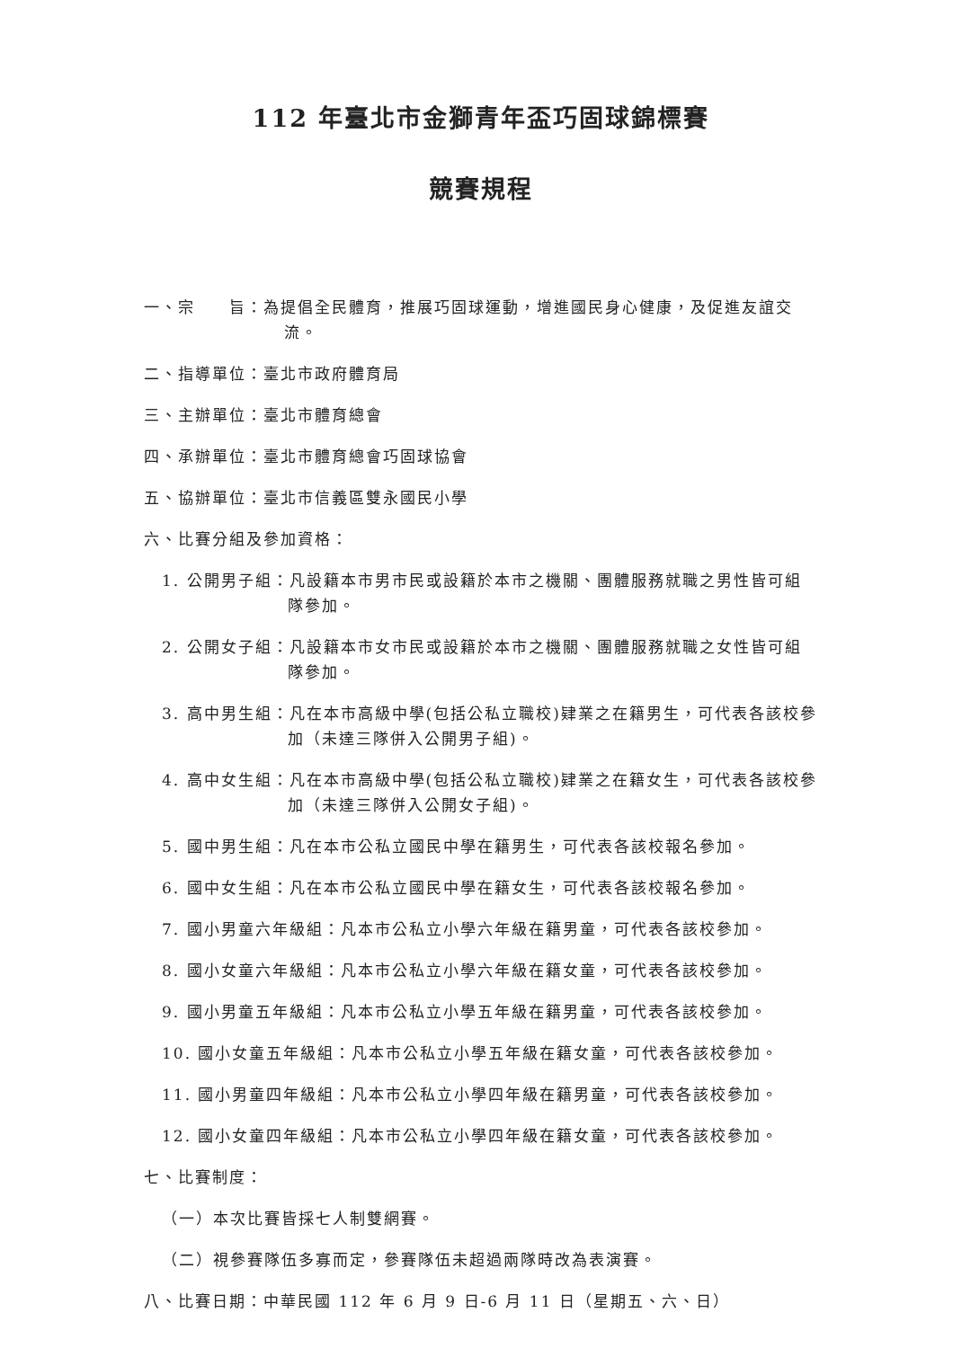112 年臺北市金獅青年盃巧固球錦標賽
競賽規程
一、宗　　旨：為提倡全民體育，推展巧固球運動，增進國民身心健康，及促進友誼交流。
二、指導單位：臺北市政府體育局
三、主辦單位：臺北市體育總會
四、承辦單位：臺北市體育總會巧固球協會
五、協辦單位：臺北市信義區雙永國民小學
六、比賽分組及參加資格：
1. 公開男子組：凡設籍本市男市民或設籍於本市之機關、團體服務就職之男性皆可組隊參加。
2. 公開女子組：凡設籍本市女市民或設籍於本市之機關、團體服務就職之女性皆可組隊參加。
3. 高中男生組：凡在本市高級中學(包括公私立職校)肄業之在籍男生，可代表各該校參加（未達三隊併入公開男子組)。
4. 高中女生組：凡在本市高級中學(包括公私立職校)肄業之在籍女生，可代表各該校參加（未達三隊併入公開女子組)。
5. 國中男生組：凡在本市公私立國民中學在籍男生，可代表各該校報名參加。
6. 國中女生組：凡在本市公私立國民中學在籍女生，可代表各該校報名參加。
7. 國小男童六年級組：凡本市公私立小學六年級在籍男童，可代表各該校參加。
8. 國小女童六年級組：凡本市公私立小學六年級在籍女童，可代表各該校參加。
9. 國小男童五年級組：凡本市公私立小學五年級在籍男童，可代表各該校參加。
10. 國小女童五年級組：凡本市公私立小學五年級在籍女童，可代表各該校參加。
11. 國小男童四年級組：凡本市公私立小學四年級在籍男童，可代表各該校參加。
12. 國小女童四年級組：凡本市公私立小學四年級在籍女童，可代表各該校參加。
七、比賽制度：
（一）本次比賽皆採七人制雙網賽。
（二）視參賽隊伍多寡而定，參賽隊伍未超過兩隊時改為表演賽。
八、比賽日期：中華民國 112 年 6 月 9 日-6 月 11 日（星期五、六、日）